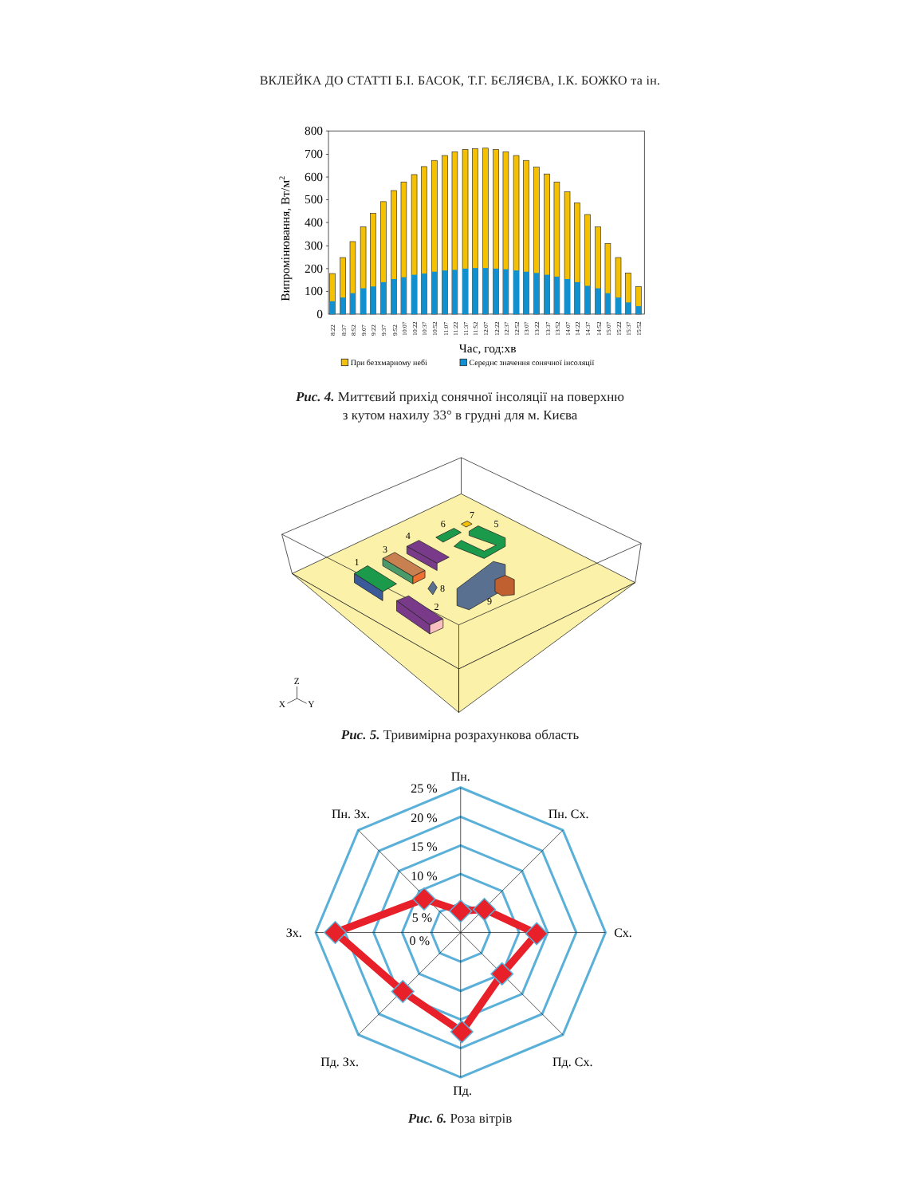ВКЛЕЙКА ДО СТАТТІ Б.І. БАСОК, Т.Г. БЄЛЯЄВА, І.К. БОЖКО та ін.
800
700
600
500
400
300
200
100
0
Випромінювання, Вт/м2
8:22
8:37
8:52
9:07
9:22
9:37
9:52
10:07
10:22
10:37
10:52
11:07
11:22
11:37
11:52
12:07
12:22
12:37
12:52
13:07
13:22
13:37
13:52
14:07
14:22
14:37
14:52
15:07
15:22
15:37
15:52
Час, год:хв
При безхмарному небі
Середнє значення сонячної інсоляції
Рис. 4. Миттєвий прихід сонячної інсоляції на поверхню
з кутом нахилу 33° в грудні для м. Києва
1
2
3
4
5
6
7
8
9
Z
X
Y
Рис. 5. Тривимірна розрахункова область
25 %
20 %
15 %
10 %
5 %
0 %
Пн.
Пн. Сх.
Сх.
Пд. Сх.
Пд.
Пд. Зх.
Зх.
Пн. Зх.
Рис. 6. Роза вітрів